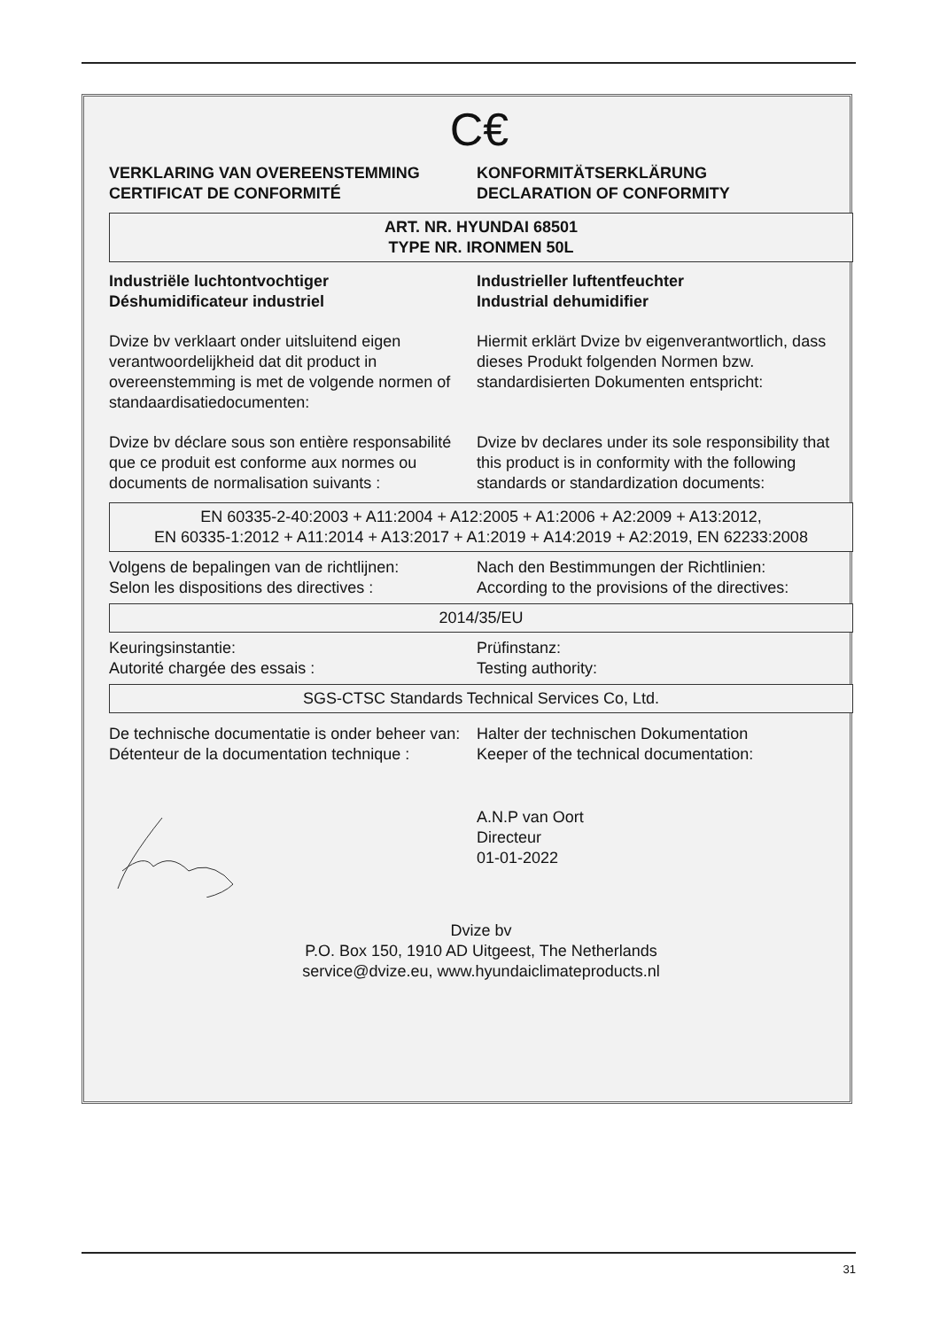C€
VERKLARING VAN OVEREENSTEMMING
CERTIFICAT DE CONFORMITÉ
KONFORMITÄTSERKLÄRUNG
DECLARATION OF CONFORMITY
ART. NR. HYUNDAI 68501
TYPE NR. IRONMEN 50L
Industriële luchtontvochtiger
Déshumidificateur industriel
Industrieller luftentfeuchter
Industrial dehumidifier
Dvize bv verklaart onder uitsluitend eigen verantwoordelijkheid dat dit product in overeenstemming is met de volgende normen of standaardisatiedocumenten:
Hiermit erklärt Dvize bv eigenverantwortlich, dass dieses Produkt folgenden Normen bzw. standardisierten Dokumenten entspricht:
Dvize bv déclare sous son entière responsabilité que ce produit est conforme aux normes ou documents de normalisation suivants :
Dvize bv declares under its sole responsibility that this product is in conformity with the following standards or standardization documents:
EN 60335-2-40:2003 + A11:2004 + A12:2005 + A1:2006 + A2:2009 + A13:2012,
EN 60335-1:2012 + A11:2014 + A13:2017 + A1:2019 + A14:2019 + A2:2019, EN 62233:2008
Volgens de bepalingen van de richtlijnen:
Selon les dispositions des directives :
Nach den Bestimmungen der Richtlinien:
According to the provisions of the directives:
2014/35/EU
Keuringsinstantie:
Autorité chargée des essais :
Prüfinstanz:
Testing authority:
SGS-CTSC Standards Technical Services Co, Ltd.
De technische documentatie is onder beheer van:
Détenteur de la documentation technique :
Halter der technischen Dokumentation
Keeper of the technical documentation:
A.N.P van Oort
Directeur
01-01-2022
Dvize bv
P.O. Box 150, 1910 AD Uitgeest, The Netherlands
service@dvize.eu, www.hyundaiclimateproducts.nl
31